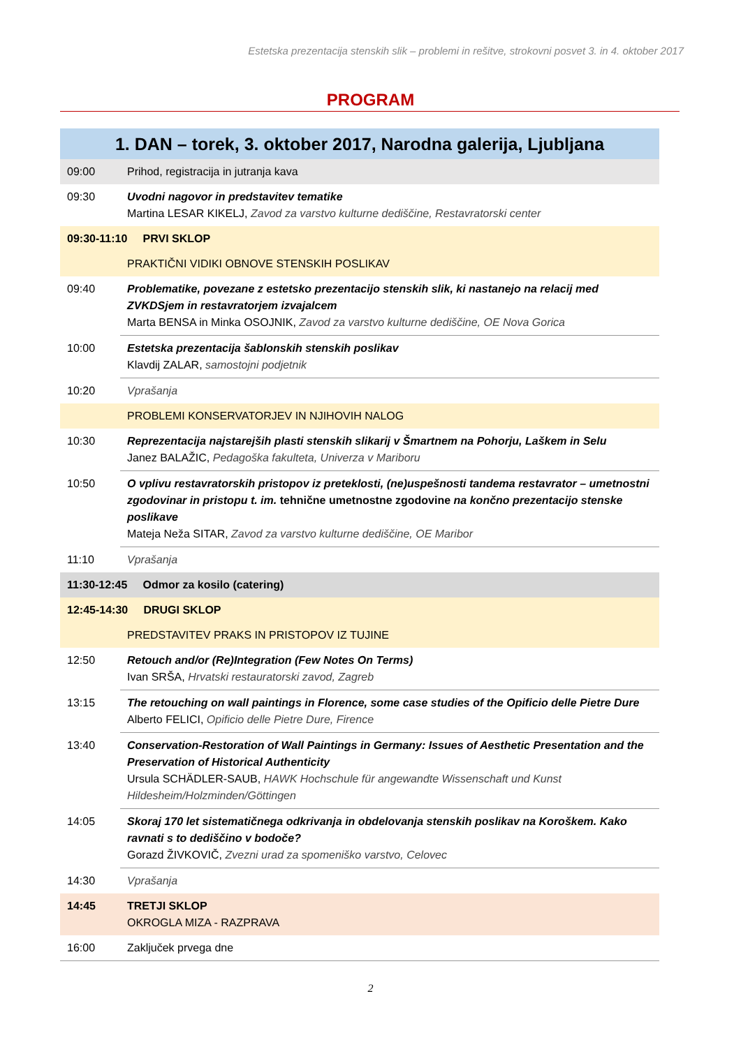Estetska prezentacija stenskih slik – problemi in rešitve, strokovni posvet 3. in 4. oktober 2017
PROGRAM
| 1. DAN – torek, 3. oktober 2017, Narodna galerija, Ljubljana | |
| 09:00 | Prihod, registracija in jutranja kava |
| 09:30 | Uvodni nagovor in predstavitev tematike Martina LESAR KIKELJ, Zavod za varstvo kulturne dediščine, Restavratorski center |
| 09:30-11:10 PRVI SKLOP | |
| | PRAKTIČNI VIDIKI OBNOVE STENSKIH POSLIKAV |
| 09:40 | Problematike, povezane z estetsko prezentacijo stenskih slik, ki nastanejo na relacij med ZVKDSjem in restavratorjem izvajalcem Marta BENSA in Minka OSOJNIK, Zavod za varstvo kulturne dediščine, OE Nova Gorica |
| 10:00 | Estetska prezentacija šablonskih stenskih poslikav Klavdij ZALAR, samostojni podjetnik |
| 10:20 | Vprašanja |
| | PROBLEMI KONSERVATORJEV IN NJIHOVIH NALOG |
| 10:30 | Reprezentacija najstarejših plasti stenskih slikarij v Šmartnem na Pohorju, Laškem in Selu Janez BALAŽIC, Pedagoška fakulteta, Univerza v Mariboru |
| 10:50 | O vplivu restavratorskih pristopov iz preteklosti, (ne)uspešnosti tandema restavrator – umetnostni zgodovinar in pristopu t. im. tehnične umetnostne zgodovine na končno prezentacijo stenske poslikave Mateja Neža SITAR, Zavod za varstvo kulturne dediščine, OE Maribor |
| 11:10 | Vprašanja |
| 11:30-12:45 Odmor za kosilo (catering) | |
| 12:45-14:30 DRUGI SKLOP | |
| | PREDSTAVITEV PRAKS IN PRISTOPOV IZ TUJINE |
| 12:50 | Retouch and/or (Re)Integration (Few Notes On Terms) Ivan SRŠA, Hrvatski restauratorski zavod, Zagreb |
| 13:15 | The retouching on wall paintings in Florence, some case studies of the Opificio delle Pietre Dure Alberto FELICI, Opificio delle Pietre Dure, Firence |
| 13:40 | Conservation-Restoration of Wall Paintings in Germany: Issues of Aesthetic Presentation and the Preservation of Historical Authenticity Ursula SCHÄDLER-SAUB, HAWK Hochschule für angewandte Wissenschaft und Kunst Hildesheim/Holzminden/Göttingen |
| 14:05 | Skoraj 170 let sistematičnega odkrivanja in obdelovanja stenskih poslikav na Koroškem. Kako ravnati s to dediščino v bodoče? Gorazd ŽIVKOVIČ, Zvezni urad za spomeniško varstvo, Celovec |
| 14:30 | Vprašanja |
| 14:45 | TRETJI SKLOP OKROGLA MIZA - RAZPRAVA |
| 16:00 | Zaključek prvega dne |
2